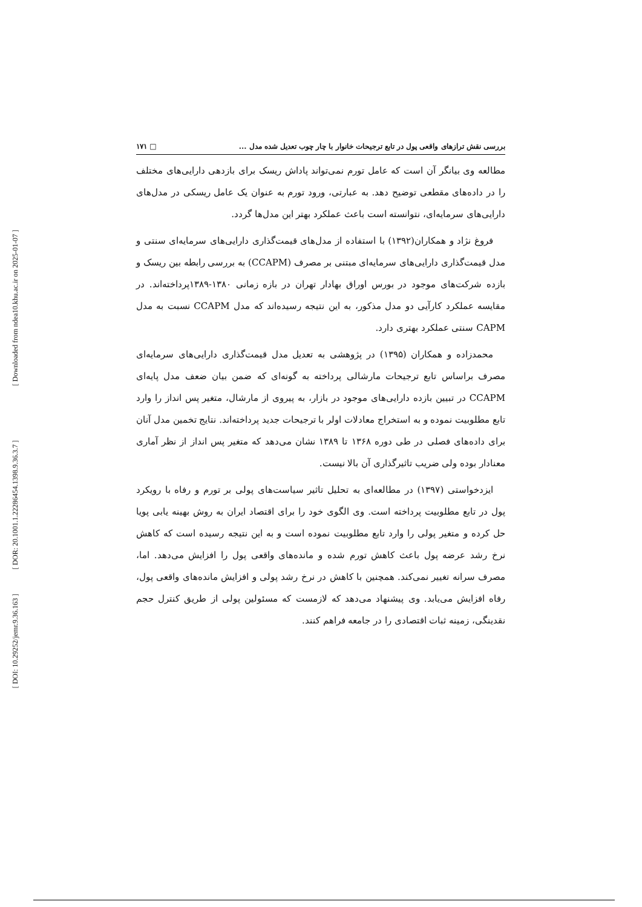[ Downloaded from ndea10.khu.ac.ir on 2025-01-07 ]
[ DOR: 20.1001.1.22286454.1398.9.36.3.7 ]
[ DOI: 10.29252/jemr.9.36.163 ]
بررسی نقش ترازهای واقعی پول در تابع ترجیحات خانوار با چار چوب تعدیل شده مدل ... □ ۱۷۱
مطالعه وی بیانگر آن است که عامل تورم نمی‌تواند پاداش ریسک برای بازدهی دارایی‌های مختلف را در داده‌های مقطعی توضیح دهد. به عبارتی، ورود تورم به عنوان یک عامل ریسکی در مدل‌های دارایی‌های سرمایه‌ای، نتوانسته است باعث عملکرد بهتر این مدل‌ها گردد.
فروغ نژاد و همکاران(۱۳۹۲) با استفاده از مدل‌های قیمت‌گذاری دارایی‌های سرمایه‌ای سنتی و مدل قیمت‌گذاری دارایی‌های سرمایه‌ای مبتنی بر مصرف (CCAPM) به بررسی رابطه بین ریسک و بازده شرکت‌های موجود در بورس اوراق بهادار تهران در بازه زمانی ۱۳۸۰-۱۳۸۹پرداخته‌اند. در مقایسه عملکرد کارآیی دو مدل مذکور، به این نتیجه رسیده‌اند که مدل CCAPM نسبت به مدل CAPM سنتی عملکرد بهتری دارد.
محمدزاده و همکاران (۱۳۹۵) در پژوهشی به تعدیل مدل قیمت‌گذاری دارایی‌های سرمایه‌ای مصرف براساس تابع ترجیحات مارشالی پرداخته به گونه‌ای که ضمن بیان ضعف مدل پایه‌ای CCAPM در تبیین بازده دارایی‌های موجود در بازار، به پیروی از مارشال، متغیر پس انداز را وارد تابع مطلوبیت نموده و به استخراج معادلات اولر با ترجیحات جدید پرداخته‌اند. نتایج تخمین مدل آنان برای داده‌های فصلی در طی دوره ۱۳۶۸ تا ۱۳۸۹ نشان می‌دهد که متغیر پس انداز از نظر آماری معنادار بوده ولی ضریب تاثیرگذاری آن بالا نیست.
ایزدخواستی (۱۳۹۷) در مطالعه‌ای به تحلیل تاثیر سیاست‌های پولی بر تورم و رفاه با رویکرد پول در تابع مطلوبیت پرداخته است. وی الگوی خود را برای اقتصاد ایران به روش بهینه یابی پویا حل کرده و متغیر پولی را وارد تابع مطلوبیت نموده است و به این نتیجه رسیده است که کاهش نرخ رشد عرضه پول باعث کاهش تورم شده و مانده‌های واقعی پول را افزایش می‌دهد. اما، مصرف سرانه تغییر نمی‌کند. همچنین با کاهش در نرخ رشد پولی و افزایش مانده‌های واقعی پول، رفاه افزایش می‌یابد. وی پیشنهاد می‌دهد که لازمست که مسئولین پولی از طریق کنترل حجم نقدینگی، زمینه ثبات اقتصادی را در جامعه فراهم کنند.